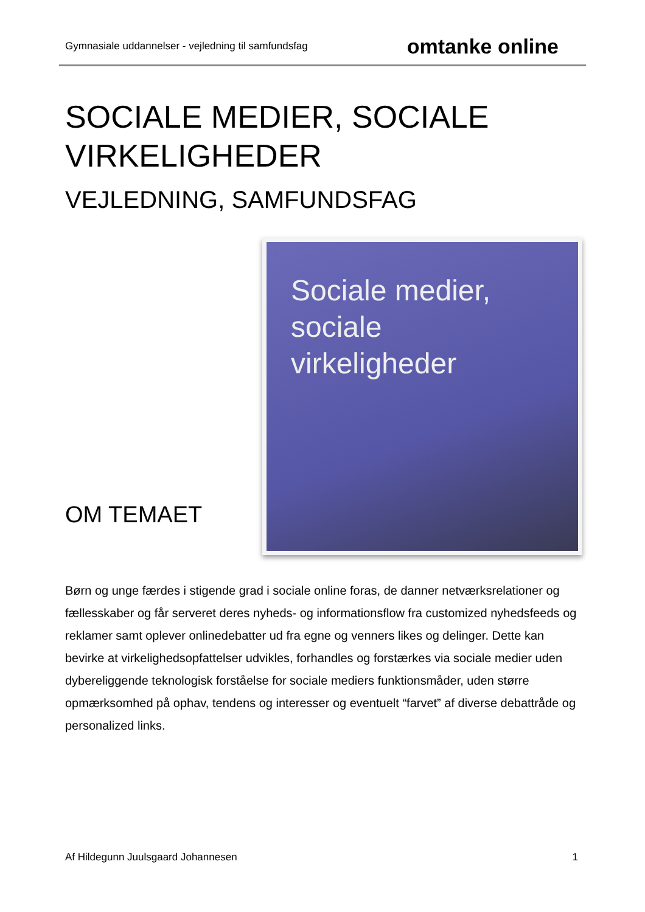Gymnasiale uddannelser - vejledning til samfundsfag omtanke online
SOCIALE MEDIER, SOCIALE VIRKELIGHEDER
VEJLEDNING, SAMFUNDSFAG
OM TEMAET
Sociale medier,
sociale
virkeligheder
Børn og unge færdes i stigende grad i sociale online foras, de danner netværksrelationer og fællesskaber og får serveret deres nyheds- og informationsflow fra customized nyhedsfeeds og reklamer samt oplever onlinedebatter ud fra egne og venners likes og delinger. Dette kan bevirke at virkelighedsopfattelser udvikles, forhandles og forstærkes via sociale medier uden dybereliggende teknologisk forståelse for sociale mediers funktionsmåder, uden større opmærksomhed på ophav, tendens og interesser og eventuelt “farvet” af diverse debattråde og personalized links.
Af Hildegunn Juulsgaard Johannesen 1